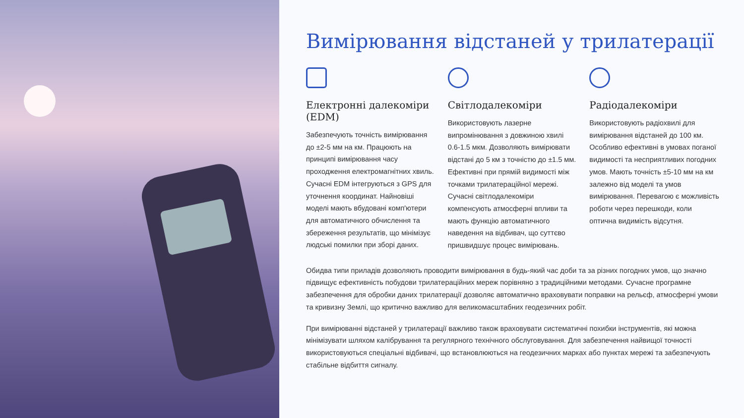Вимірювання відстаней у трилатерації
Електронні далекоміри (EDM)
Забезпечують точність вимірювання до ±2-5 мм на км. Працюють на принципі вимірювання часу проходження електромагнітних хвиль. Сучасні EDM інтегруються з GPS для уточнення координат. Найновіші моделі мають вбудовані комп'ютери для автоматичного обчислення та збереження результатів, що мінімізує людські помилки при зборі даних.
Світлодалекоміри
Використовують лазерне випромінювання з довжиною хвилі 0.6-1.5 мкм. Дозволяють вимірювати відстані до 5 км з точністю до ±1.5 мм. Ефективні при прямій видимості між точками трилатераційної мережі. Сучасні світлодалекоміри компенсують атмосферні впливи та мають функцію автоматичного наведення на відбивач, що суттєво пришвидшує процес вимірювань.
Радіодалекоміри
Використовують радіохвилі для вимірювання відстаней до 100 км. Особливо ефективні в умовах поганої видимості та несприятливих погодних умов. Мають точність ±5-10 мм на км залежно від моделі та умов вимірювання. Перевагою є можливість роботи через перешкоди, коли оптична видимість відсутня.
Обидва типи приладів дозволяють проводити вимірювання в будь-який час доби та за різних погодних умов, що значно підвищує ефективність побудови трилатераційних мереж порівняно з традиційними методами. Сучасне програмне забезпечення для обробки даних трилатерації дозволяє автоматично враховувати поправки на рельєф, атмосферні умови та кривизну Землі, що критично важливо для великомасштабних геодезичних робіт.
При вимірюванні відстаней у трилатерації важливо також враховувати систематичні похибки інструментів, які можна мінімізувати шляхом калібрування та регулярного технічного обслуговування. Для забезпечення найвищої точності використовуються спеціальні відбивачі, що встановлюються на геодезичних марках або пунктах мережі та забезпечують стабільне відбиття сигналу.